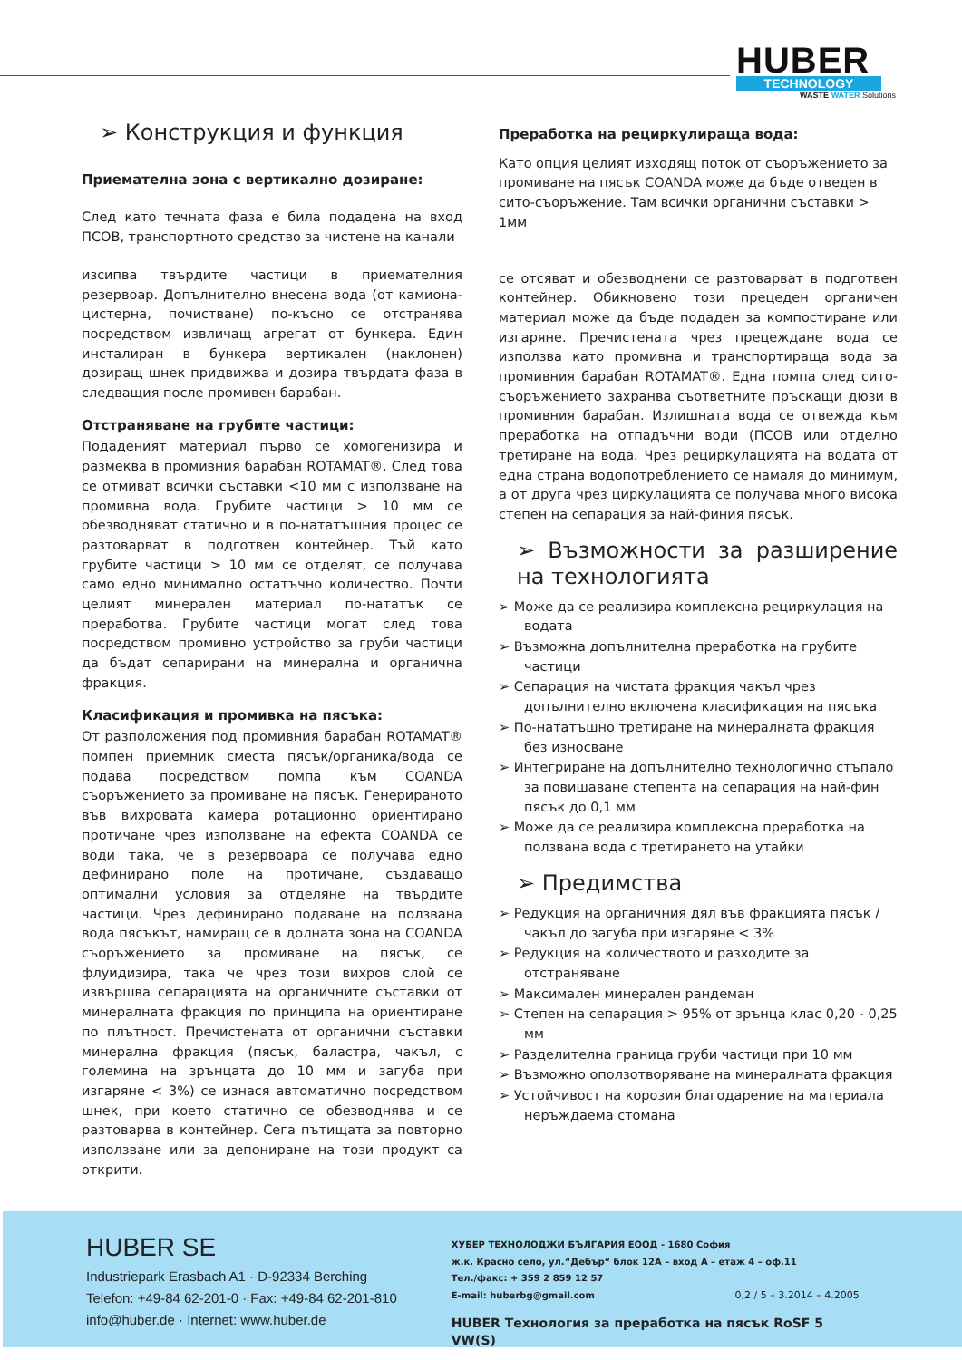HUBER
TECHNOLOGY
WASTE WATER Solutions
➢ Конструкция и функция
Приемателна зона с вертикално дозиране:
След като течната фаза е била подадена на вход ПСОВ, транспортното средство за чистене на канали
изсипва твърдите частици в приемателния резервоар. Допълнително внесена вода (от камиона-цистерна, почистване) по-късно се отстранява посредством извличащ агрегат от бункера. Един инсталиран в бункера вертикален (наклонен) дозиращ шнек придвижва и дозира твърдата фаза в следващия после промивен барабан.
Отстраняване на грубите частици:
Подаденият материал първо се хомогенизира и размеква в промивния барабан ROTAMAT®. След това се отмиват всички съставки <10 мм с използване на промивна вода. Грубите частици > 10 мм се обезводняват статично и в по-нататъшния процес се разтоварват в подготвен контейнер. Тъй като грубите частици > 10 мм се отделят, се получава само едно минимално остатъчно количество. Почти целият минерален материал по-нататък се преработва. Грубите частици могат след това посредством промивно устройство за груби частици да бъдат сепарирани на минерална и органична фракция.
Класификация и промивка на пясъка:
От разположения под промивния барабан ROTAMAT® помпен приемник сместа пясък/органика/вода се подава посредством помпа към COANDA съоръжението за промиване на пясък. Генерираното във вихровата камера ротационно ориентирано протичане чрез използване на ефекта COANDA се води така, че в резервоара се получава едно дефинирано поле на протичане, създаващо оптимални условия за отделяне на твърдите частици. Чрез дефинирано подаване на ползвана вода пясъкът, намиращ се в долната зона на COANDA съоръжението за промиване на пясък, се флуидизира, така че чрез този вихров слой се извършва сепарацията на органичните съставки от минералната фракция по принципа на ориентиране по плътност. Пречистената от органични съставки минерална фракция (пясък, баластра, чакъл, с големина на зрънцата до 10 мм и загуба при изгаряне < 3%) се изнася автоматично посредством шнек, при което статично се обезводнява и се разтоварва в контейнер. Сега пътищата за повторно използване или за депониране на този продукт са открити.
Преработка на рециркулираща вода:
Като опция целият изходящ поток от съоръжението за промиване на пясък COANDA може да бъде отведен в сито-съоръжение. Там всички органични съставки > 1мм
се отсяват и обезводнени се разтоварват в подготвен контейнер. Обикновено този прецеден органичен материал може да бъде подаден за компостиране или изгаряне. Пречистената чрез прецеждане вода се използва като промивна и транспортираща вода за промивния барабан ROTAMAT®. Една помпа след сито-съоръжението захранва съответните пръскащи дюзи в промивния барабан. Излишната вода се отвежда към преработка на отпадъчни води (ПСОВ или отделно третиране на вода. Чрез рециркулацията на водата от една страна водопотреблението се намаля до минимум, а от друга чрез циркулацията се получава много висока степен на сепарация за най-финия пясък.
➢ Възможности за разширение на технологията
➢ Може да се реализира комплексна рециркулация на водата
➢ Възможна допълнителна преработка на грубите частици
➢ Сепарация на чистата фракция чакъл чрез допълнително включена класификация на пясъка
➢ По-нататъшно третиране на минералната фракция без износване
➢ Интегриране на допълнително технологично стъпало за повишаване степента на сепарация на най-фин пясък до 0,1 мм
➢ Може да се реализира комплексна преработка на ползвана вода с третирането на утайки
➢ Предимства
➢ Редукция на органичния дял във фракцията пясък /чакъл до загуба при изгаряне < 3%
➢ Редукция на количеството и разходите за отстраняване
➢ Максимален минерален рандеман
➢ Степен на сепарация > 95% от зрънца клас 0,20 - 0,25 мм
➢ Разделителна граница груби частици при 10 мм
➢ Възможно оползотворяване на минералната фракция
➢ Устойчивост на корозия благодарение на материала неръждаема стомана
HUBER SE
Industriepark Erasbach A1 · D-92334 Berching
Telefon: +49-84 62-201-0 · Fax: +49-84 62-201-810
info@huber.de · Internet: www.huber.de
ХУБЕР ТЕХНОЛОДЖИ БЪЛГАРИЯ ЕООД - 1680 София
ж.к. Красно село, ул.“Дебър“ блок 12А – вход А – етаж 4 – оф.11
Тел./факс: + 359 2 859 12 57
E-mail: huberbg@gmail.com 0,2 / 5 – 3.2014 – 4.2005
HUBER Технология за преработка на пясък RoSF 5 VW(S)